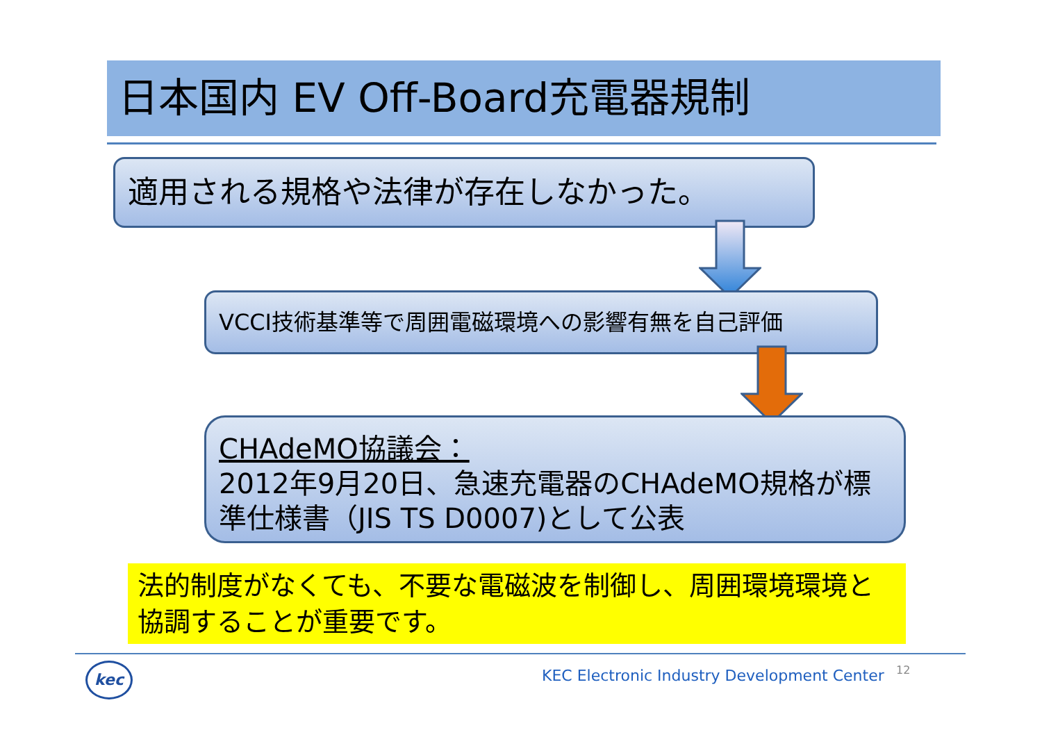日本国内 EV Off-Board充電器規制
適用される規格や法律が存在しなかった。
VCCI技術基準等で周囲電磁環境への影響有無を自己評価
CHAdeMO協議会：
2012年9月20日、急速充電器のCHAdeMO規格が標準仕様書（JIS TS D0007)として公表
法的制度がなくても、不要な電磁波を制御し、周囲環境環境と協調することが重要です。
kec
KEC Electronic Industry Development Center
12